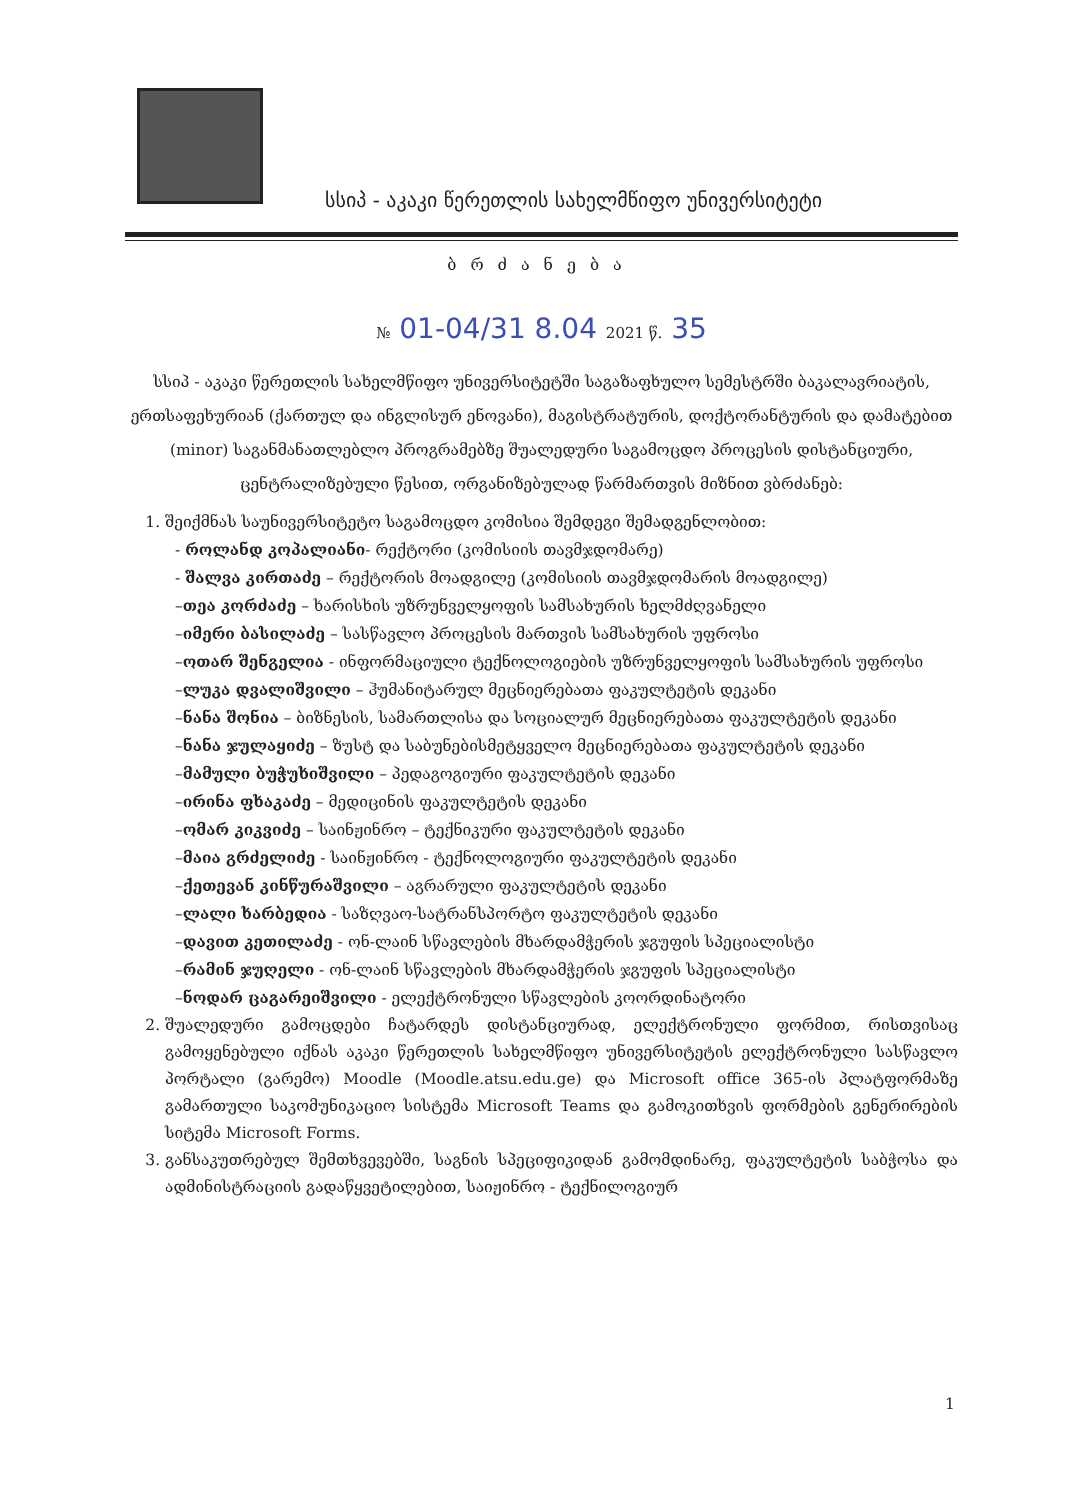სსიპ - აკაკი წერეთლის სახელმწიფო უნივერსიტეტი
ბრძანება
№ 01-04/31 8.04 2021 წ. 35
სსიპ - აკაკი წერეთლის სახელმწიფო უნივერსიტეტში საგაზაფხულო სემესტრში ბაკალავრიატის, ერთსაფეხურიან (ქართულ და ინგლისურ ენოვანი), მაგისტრატურის, დოქტორანტურის და დამატებით (minor) საგანმანათლებლო პროგრამებზე შუალედური საგამოცდო პროცესის დისტანციური, ცენტრალიზებული წესით, ორგანიზებულად წარმართვის მიზნით ვბრძანებ:
1. შეიქმნას საუნივერსიტეტო საგამოცდო კომისია შემდეგი შემადგენლობით:
- როლანდ კოპალიანი- რექტორი (კომისიის თავმჯდომარე)
- შალვა კირთაძე – რექტორის მოადგილე (კომისიის თავმჯდომარის მოადგილე)
–თეა კორძაძე – ხარისხის უზრუნველყოფის სამსახურის ხელმძღვანელი
–იმერი ბასილაძე – სასწავლო პროცესის მართვის სამსახურის უფროსი
–ოთარ შენგელია - ინფორმაციული ტექნოლოგიების უზრუნველყოფის სამსახურის უფროსი
–ლუკა დვალიშვილი – ჰუმანიტარულ მეცნიერებათა ფაკულტეტის დეკანი
–ნანა შონია – ბიზნესის, სამართლისა და სოციალურ მეცნიერებათა ფაკულტეტის დეკანი
–ნანა ჯულაყიძე – ზუსტ და საბუნებისმეტყველო მეცნიერებათა ფაკულტეტის დეკანი
–მამული ბუჭუხიშვილი – პედაგოგიური ფაკულტეტის დეკანი
–ირინა ფხაკაძე – მედიცინის ფაკულტეტის დეკანი
–ომარ კიკვიძე – საინჟინრო – ტექნიკური ფაკულტეტის დეკანი
–მაია გრძელიძე - საინჟინრო - ტექნოლოგიური ფაკულტეტის დეკანი
–ქეთევან კინწურაშვილი – აგრარული ფაკულტეტის დეკანი
–ლალი ხარბედია - საზღვაო-სატრანსპორტო ფაკულტეტის დეკანი
–დავით კეთილაძე - ონ-ლაინ სწავლების მხარდამჭერის ჯგუფის სპეციალისტი
–რამინ ჯუღელი - ონ-ლაინ სწავლების მხარდამჭერის ჯგუფის სპეციალისტი
–ნოდარ ცაგარეიშვილი - ელექტრონული სწავლების კოორდინატორი
2. შუალედური გამოცდები ჩატარდეს დისტანციურად, ელექტრონული ფორმით, რისთვისაც გამოყენებული იქნას აკაკი წერეთლის სახელმწიფო უნივერსიტეტის ელექტრონული სასწავლო პორტალი (გარემო) Moodle (Moodle.atsu.edu.ge) და Microsoft office 365-ის პლატფორმაზე გამართული საკომუნიკაციო სისტემა Microsoft Teams და გამოკითხვის ფორმების გენერირების სიტემა Microsoft Forms.
3. განსაკუთრებულ შემთხვევებში, საგნის სპეციფიკიდან გამომდინარე, ფაკულტეტის საბჭოსა და ადმინისტრაციის გადაწყვეტილებით, საიჟინრო - ტექნილოგიურ
1